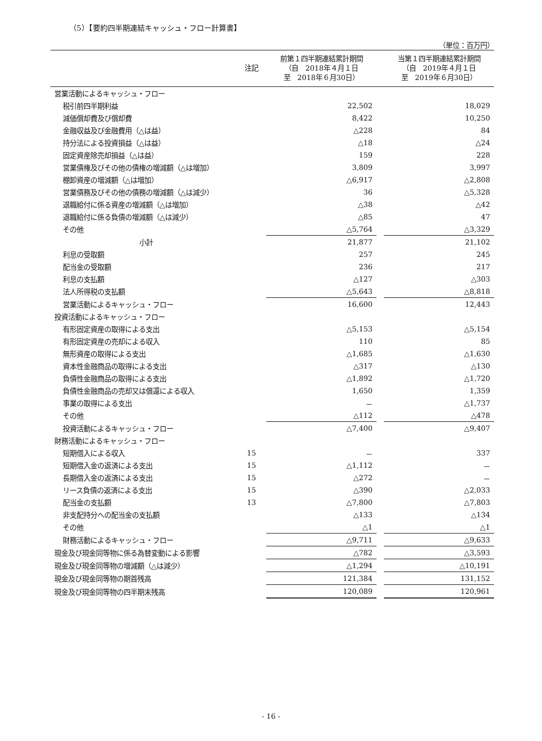（5）【要約四半期連結キャッシュ・フロー計算書】
（単位：百万円）
| | 注記 | 前第１四半期連結累計期間 （自 2018年４月１日 至 2018年６月30日） | | 当第１四半期連結累計期間 （自 2019年４月１日 至 2019年６月30日） |
| --- | --- | --- | --- | --- |
| 営業活動によるキャッシュ・フロー | | | | |
| 税引前四半期利益 | | 22,502 | | 18,029 |
| 減価償却費及び償却費 | | 8,422 | | 10,250 |
| 金融収益及び金融費用（△は益） | | △228 | | 84 |
| 持分法による投資損益（△は益） | | △18 | | △24 |
| 固定資産除売却損益（△は益） | | 159 | | 228 |
| 営業債権及びその他の債権の増減額（△は増加） | | 3,809 | | 3,997 |
| 棚卸資産の増減額（△は増加） | | △6,917 | | △2,808 |
| 営業債務及びその他の債務の増減額（△は減少） | | 36 | | △5,328 |
| 退職給付に係る資産の増減額（△は増加） | | △38 | | △42 |
| 退職給付に係る負債の増減額（△は減少） | | △85 | | 47 |
| その他 | | △5,764 | | △3,329 |
| 小計 | | 21,877 | | 21,102 |
| 利息の受取額 | | 257 | | 245 |
| 配当金の受取額 | | 236 | | 217 |
| 利息の支払額 | | △127 | | △303 |
| 法人所得税の支払額 | | △5,643 | | △8,818 |
| 営業活動によるキャッシュ・フロー | | 16,600 | | 12,443 |
| 投資活動によるキャッシュ・フロー | | | | |
| 有形固定資産の取得による支出 | | △5,153 | | △5,154 |
| 有形固定資産の売却による収入 | | 110 | | 85 |
| 無形資産の取得による支出 | | △1,685 | | △1,630 |
| 資本性金融商品の取得による支出 | | △317 | | △130 |
| 負債性金融商品の取得による支出 | | △1,892 | | △1,720 |
| 負債性金融商品の売却又は償還による収入 | | 1,650 | | 1,359 |
| 事業の取得による支出 | | － | | △1,737 |
| その他 | | △112 | | △478 |
| 投資活動によるキャッシュ・フロー | | △7,400 | | △9,407 |
| 財務活動によるキャッシュ・フロー | | | | |
| 短期借入による収入 | 15 | － | | 337 |
| 短期借入金の返済による支出 | 15 | △1,112 | | － |
| 長期借入金の返済による支出 | 15 | △272 | | － |
| リース負債の返済による支出 | 15 | △390 | | △2,033 |
| 配当金の支払額 | 13 | △7,800 | | △7,803 |
| 非支配持分への配当金の支払額 | | △133 | | △134 |
| その他 | | △1 | | △1 |
| 財務活動によるキャッシュ・フロー | | △9,711 | | △9,633 |
| 現金及び現金同等物に係る為替変動による影響 | | △782 | | △3,593 |
| 現金及び現金同等物の増減額（△は減少） | | △1,294 | | △10,191 |
| 現金及び現金同等物の期首残高 | | 121,384 | | 131,152 |
| 現金及び現金同等物の四半期末残高 | | 120,089 | | 120,961 |
- 16 -